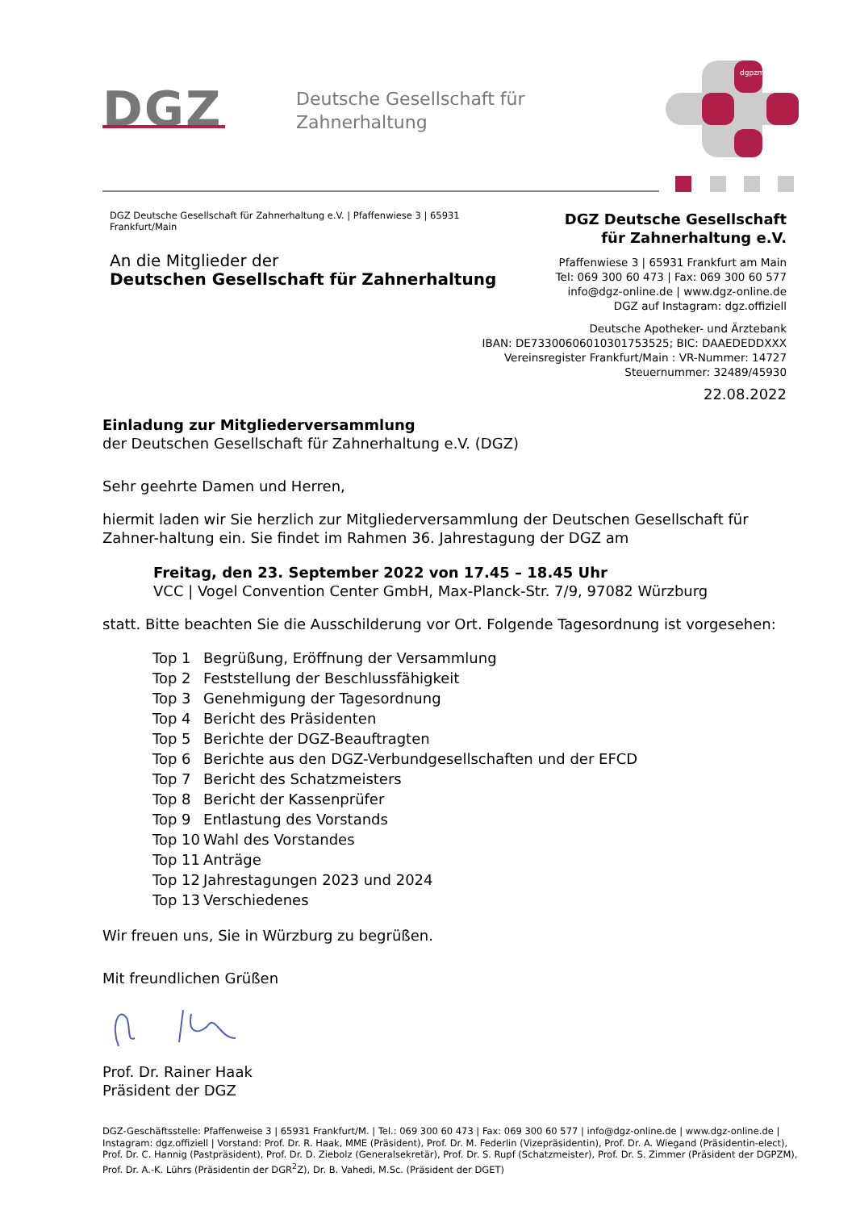DGZ
Deutsche Gesellschaft für
Zahnerhaltung
dgpzm
DGZ Deutsche Gesellschaft für Zahnerhaltung e.V. | Pfaffenwiese 3 | 65931 Frankfurt/Main
An die Mitglieder der
Deutschen Gesellschaft für Zahnerhaltung
DGZ Deutsche Gesellschaft
für Zahnerhaltung e.V.
Pfaffenwiese 3 | 65931 Frankfurt am Main
Tel: 069 300 60 473 | Fax: 069 300 60 577
info@dgz-online.de | www.dgz-online.de
DGZ auf Instagram: dgz.offiziell
Deutsche Apotheker- und Ärztebank
IBAN: DE73300606010301753525; BIC: DAAEDEDDXXX
Vereinsregister Frankfurt/Main : VR-Nummer: 14727
Steuernummer: 32489/45930
22.08.2022
Einladung zur Mitgliederversammlung
der Deutschen Gesellschaft für Zahnerhaltung e.V. (DGZ)
Sehr geehrte Damen und Herren,
hiermit laden wir Sie herzlich zur Mitgliederversammlung der Deutschen Gesellschaft für Zahner-haltung ein. Sie findet im Rahmen 36. Jahrestagung der DGZ am
Freitag, den 23. September 2022 von 17.45 – 18.45 Uhr
VCC | Vogel Convention Center GmbH, Max-Planck-Str. 7/9, 97082 Würzburg
statt. Bitte beachten Sie die Ausschilderung vor Ort. Folgende Tagesordnung ist vorgesehen:
| Top 1 | Begrüßung, Eröffnung der Versammlung |
| Top 2 | Feststellung der Beschlussfähigkeit |
| Top 3 | Genehmigung der Tagesordnung |
| Top 4 | Bericht des Präsidenten |
| Top 5 | Berichte der DGZ-Beauftragten |
| Top 6 | Berichte aus den DGZ-Verbundgesellschaften und der EFCD |
| Top 7 | Bericht des Schatzmeisters |
| Top 8 | Bericht der Kassenprüfer |
| Top 9 | Entlastung des Vorstands |
| Top 10 | Wahl des Vorstandes |
| Top 11 | Anträge |
| Top 12 | Jahrestagungen 2023 und 2024 |
| Top 13 | Verschiedenes |
Wir freuen uns, Sie in Würzburg zu begrüßen.
Mit freundlichen Grüßen
Prof. Dr. Rainer Haak
Präsident der DGZ
DGZ-Geschäftsstelle: Pfaffenweise 3 | 65931 Frankfurt/M. | Tel.: 069 300 60 473 | Fax: 069 300 60 577 | info@dgz-online.de | www.dgz-online.de | Instagram: dgz.offiziell | Vorstand: Prof. Dr. R. Haak, MME (Präsident), Prof. Dr. M. Federlin (Vizepräsidentin), Prof. Dr. A. Wiegand (Präsidentin-elect), Prof. Dr. C. Hannig (Pastpräsident), Prof. Dr. D. Ziebolz (Generalsekretär), Prof. Dr. S. Rupf (Schatzmeister), Prof. Dr. S. Zimmer (Präsident der DGPZM), Prof. Dr. A.-K. Lührs (Präsidentin der DGR<sup>2</sup>Z), Dr. B. Vahedi, M.Sc. (Präsident der DGET)